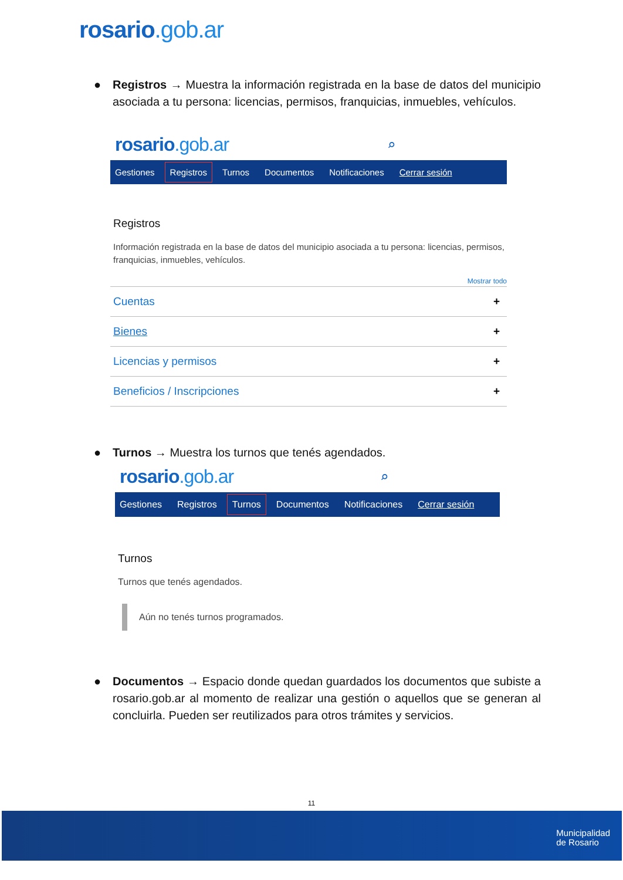rosario.gob.ar
● Registros → Muestra la información registrada en la base de datos del municipio asociada a tu persona: licencias, permisos, franquicias, inmuebles, vehículos.
rosario.gob.ar ⌕
Gestiones Registros Turnos Documentos Notificaciones Cerrar sesión
Registros
Información registrada en la base de datos del municipio asociada a tu persona: licencias, permisos, franquicias, inmuebles, vehículos.
Mostrar todo
Cuentas +
Bienes +
Licencias y permisos +
Beneficios / Inscripciones +
● Turnos → Muestra los turnos que tenés agendados.
rosario.gob.ar ⌕
Gestiones Registros Turnos Documentos Notificaciones Cerrar sesión
Turnos
Turnos que tenés agendados.
Aún no tenés turnos programados.
● Documentos → Espacio donde quedan guardados los documentos que subiste a rosario.gob.ar al momento de realizar una gestión o aquellos que se generan al concluirla. Pueden ser reutilizados para otros trámites y servicios.
11
Municipalidad
de Rosario